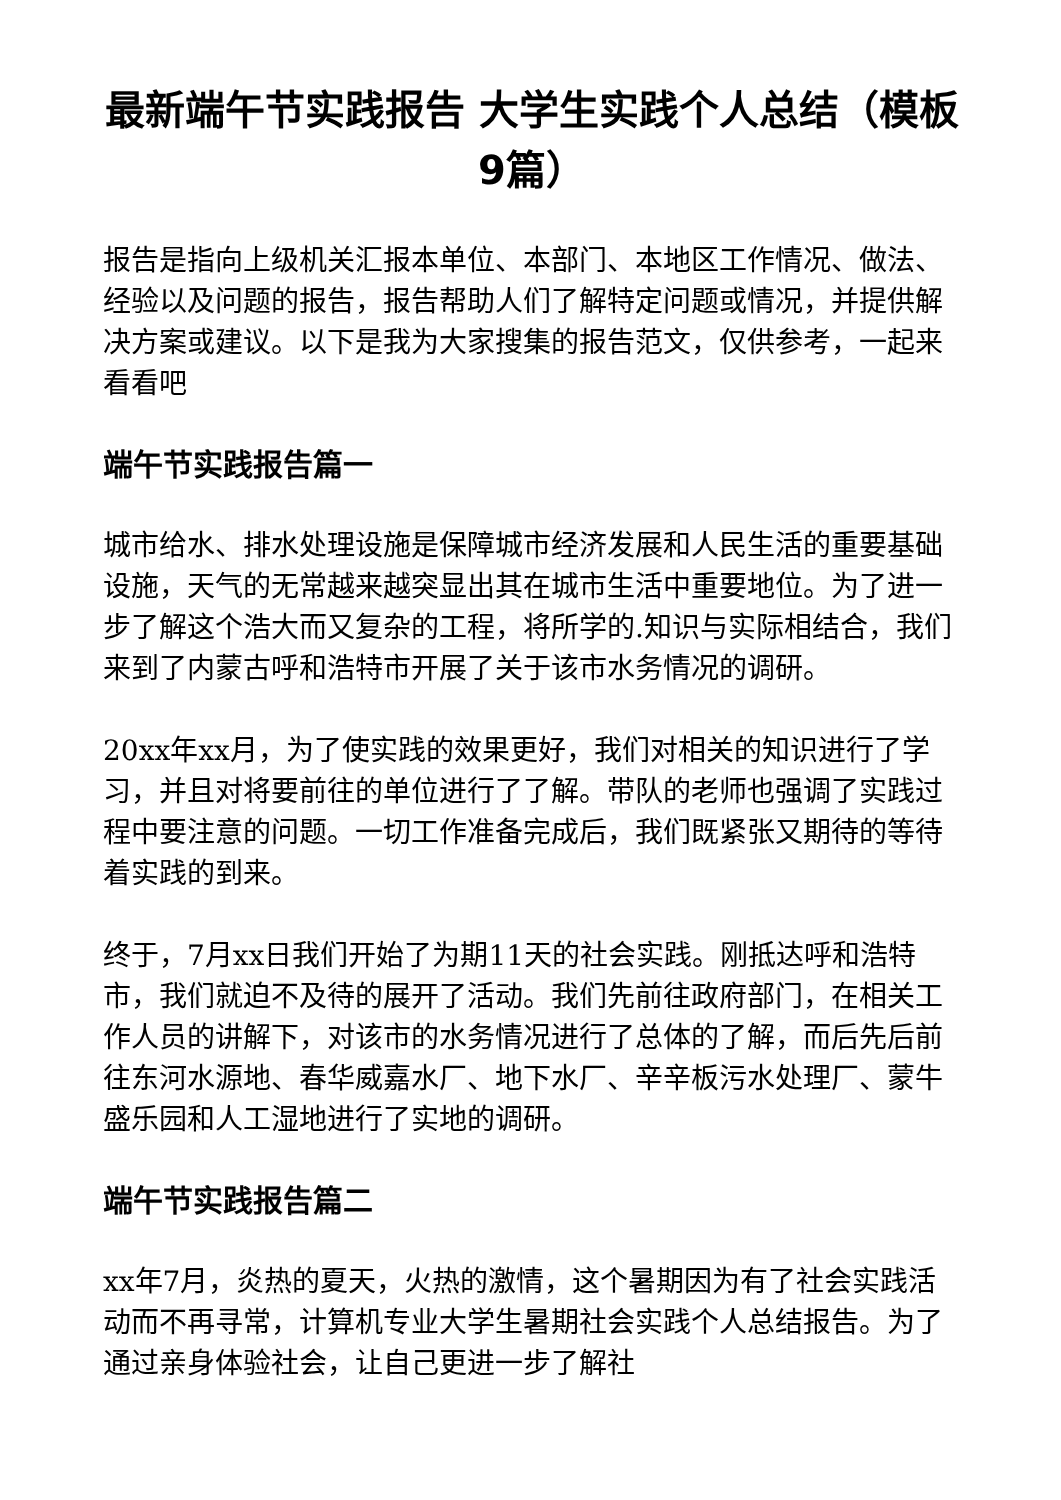最新端午节实践报告 大学生实践个人总结（模板9篇）
报告是指向上级机关汇报本单位、本部门、本地区工作情况、做法、经验以及问题的报告，报告帮助人们了解特定问题或情况，并提供解决方案或建议。以下是我为大家搜集的报告范文，仅供参考，一起来看看吧
端午节实践报告篇一
城市给水、排水处理设施是保障城市经济发展和人民生活的重要基础设施，天气的无常越来越突显出其在城市生活中重要地位。为了进一步了解这个浩大而又复杂的工程，将所学的.知识与实际相结合，我们来到了内蒙古呼和浩特市开展了关于该市水务情况的调研。
20xx年xx月，为了使实践的效果更好，我们对相关的知识进行了学习，并且对将要前往的单位进行了了解。带队的老师也强调了实践过程中要注意的问题。一切工作准备完成后，我们既紧张又期待的等待着实践的到来。
终于，7月xx日我们开始了为期11天的社会实践。刚抵达呼和浩特市，我们就迫不及待的展开了活动。我们先前往政府部门，在相关工作人员的讲解下，对该市的水务情况进行了总体的了解，而后先后前往东河水源地、春华威嘉水厂、地下水厂、辛辛板污水处理厂、蒙牛盛乐园和人工湿地进行了实地的调研。
端午节实践报告篇二
xx年7月，炎热的夏天，火热的激情，这个暑期因为有了社会实践活动而不再寻常，计算机专业大学生暑期社会实践个人总结报告。为了通过亲身体验社会，让自己更进一步了解社